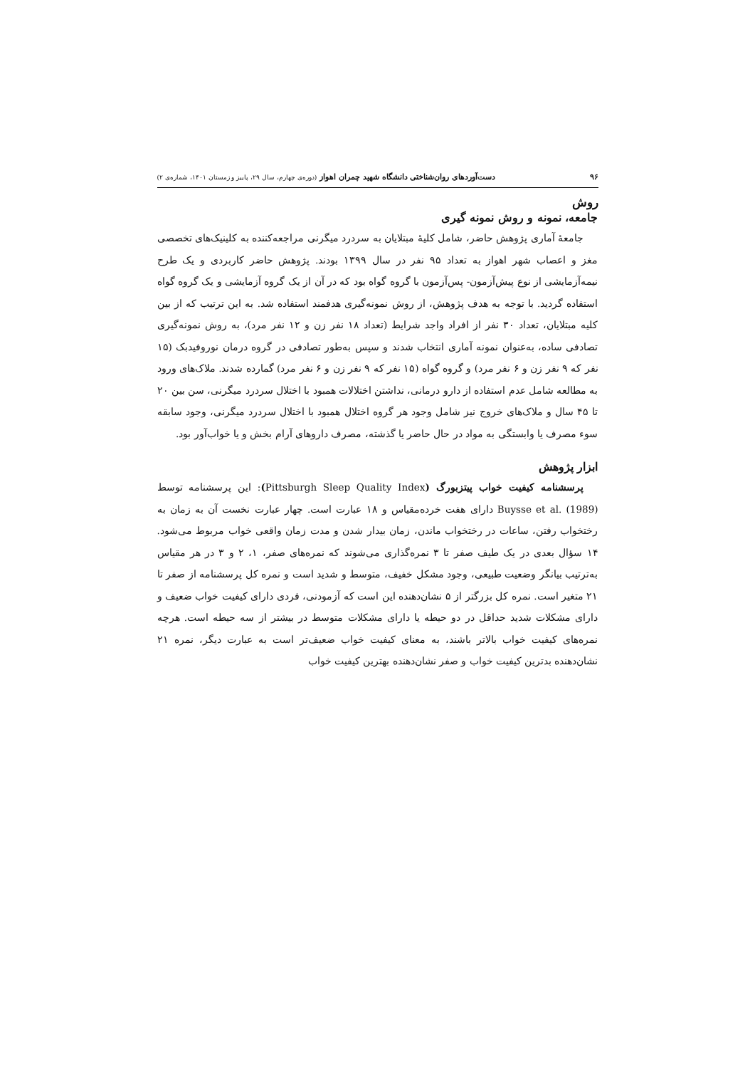۹۶ دست‌آوردهای روان‌شناختی دانشگاه شهید چمران اهواز (دوره‌ی چهارم، سال ۲۹، پاییز و زمستان ۱۴۰۱، شماره‌ی ۲)
روش
جامعه، نمونه و روش نمونه گیری
جامعهٔ آماری پژوهش حاضر، شامل کلیهٔ مبتلایان به سردرد میگرنی مراجعه‌کننده به کلینیک‌های تخصصی مغز و اعصاب شهر اهواز به تعداد ۹۵ نفر در سال ۱۳۹۹ بودند. پژوهش حاضر کاربردی و یک طرح نیمه‌آزمایشی از نوع پیش‌آزمون- پس‌آزمون با گروه گواه بود که در آن از یک گروه آزمایشی و یک گروه گواه استفاده گردید. با توجه به هدف پژوهش، از روش نمونه‌گیری هدفمند استفاده شد. به این ترتیب که از بین کلیه مبتلایان، تعداد ۳۰ نفر از افراد واجد شرایط (تعداد ۱۸ نفر زن و ۱۲ نفر مرد)، به روش نمونه‌گیری تصادفی ساده، به‌عنوان نمونه آماری انتخاب شدند و سپس به‌طور تصادفی در گروه درمان نوروفیدبک (۱۵ نفر که ۹ نفر زن و ۶ نفر مرد) و گروه گواه (۱۵ نفر که ۹ نفر زن و ۶ نفر مرد) گمارده شدند. ملاک‌های ورود به مطالعه شامل عدم استفاده از دارو درمانی، نداشتن اختلالات همبود با اختلال سردرد میگرنی، سن بین ۲۰ تا ۴۵ سال و ملاک‌های خروج نیز شامل وجود هر گروه اختلال همبود با اختلال سردرد میگرنی، وجود سابقه سوء مصرف یا وابستگی به مواد در حال حاضر یا گذشته، مصرف داروهای آرام بخش و یا خواب‌آور بود.
ابزار پژوهش
پرسشنامه کیفیت خواب پیتزبورگ (Pittsburgh Sleep Quality Index): این پرسشنامه توسط Buysse et al. (1989) دارای هفت خرده‌مقیاس و ۱۸ عبارت است. چهار عبارت نخست آن به زمان به رختخواب رفتن، ساعات در رختخواب ماندن، زمان بیدار شدن و مدت زمان واقعی خواب مربوط می‌شود. ۱۴ سؤال بعدی در یک طیف صفر تا ۳ نمره‌گذاری می‌شوند که نمره‌های صفر، ۱، ۲ و ۳ در هر مقیاس به‌ترتیب بیانگر وضعیت طبیعی، وجود مشکل خفیف، متوسط و شدید است و نمره کل پرسشنامه از صفر تا ۲۱ متغیر است. نمره کل بزرگتر از ۵ نشان‌دهنده این است که آزمودنی، فردی دارای کیفیت خواب ضعیف و دارای مشکلات شدید حداقل در دو حیطه یا دارای مشکلات متوسط در بیشتر از سه حیطه است. هرچه نمره‌های کیفیت خواب بالاتر باشند، به معنای کیفیت خواب ضعیف‌تر است به عبارت دیگر، نمره ۲۱ نشان‌دهنده بدترین کیفیت خواب و صفر نشان‌دهنده بهترین کیفیت خواب